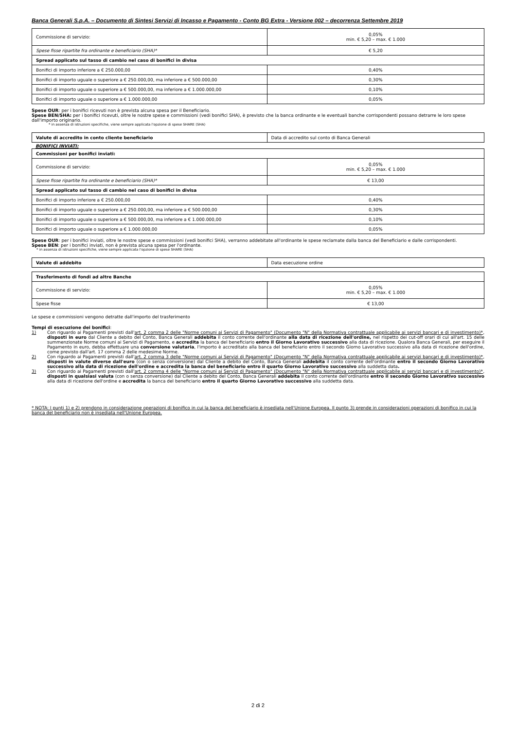Banca Generali S.p.A. – Documento di Sintesi Servizi di Incasso e Pagamento - Conto BG Extra - Versione 002 – decorrenza Settembre 2019
| Commissione di servizio: | 0,05% min. € 5,20 – max. € 1.000 |
| Spese fisse ripartite fra ordinante e beneficiario (SHA)* | € 5,20 |
| Spread applicato sul tasso di cambio nel caso di bonifici in divisa | |
| Bonifici di importo inferiore a € 250.000,00 | 0,40% |
| Bonifici di importo uguale o superiore a € 250.000,00, ma inferiore a € 500.000,00 | 0,30% |
| Bonifici di importo uguale o superiore a € 500.000,00, ma inferiore a € 1.000.000,00 | 0,10% |
| Bonifici di importo uguale o superiore a € 1.000.000,00 | 0,05% |
Spese OUR: per i bonifici ricevuti non è prevista alcuna spesa per il Beneficiario.
Spese BEN/SHA: per i bonifici ricevuti, oltre le nostre spese e commissioni (vedi bonifici SHA), è previsto che la banca ordinante e le eventuali banche corrispondenti possano detrarre le loro spese dall'importo originario.
* in assenza di istruzioni specifiche, viene sempre applicata l'opzione di spese SHARE (SHA)
| Valute di accredito in conto cliente beneficiario | Data di accredito sul conto di Banca Generali |
BONIFICI INVIATI:
| Commissioni per bonifici inviati: | |
| Commissione di servizio: | 0,05% min. € 5,20 – max. € 1.000 |
| Spese fisse ripartite fra ordinante e beneficiario (SHA)* | € 13,00 |
| Spread applicato sul tasso di cambio nel caso di bonifici in divisa | |
| Bonifici di importo inferiore a € 250.000,00 | 0,40% |
| Bonifici di importo uguale o superiore a € 250.000,00, ma inferiore a € 500.000,00 | 0,30% |
| Bonifici di importo uguale o superiore a € 500.000,00, ma inferiore a € 1.000.000,00 | 0,10% |
| Bonifici di importo uguale o superiore a € 1.000.000,00 | 0,05% |
Spese OUR: per i bonifici inviati, oltre le nostre spese e commissioni (vedi bonifici SHA), verranno addebitate all'ordinante le spese reclamate dalla banca del Beneficiario e dalle corrispondenti.
Spese BEN: per i bonifici inviati, non è prevista alcuna spesa per l'ordinante.
* in assenza di istruzioni specifiche, viene sempre applicata l'opzione di spese SHARE (SHA)
| Valute di addebito | Data esecuzione ordine |
| Trasferimento di fondi ad altre Banche | |
| Commissione di servizio: | 0,05% min. € 5,20 – max. € 1.000 |
| Spese fisse | € 13,00 |
Le spese e commissioni vengono detratte dall'importo del trasferimento
Tempi di esecuzione dei bonifici:
1) Con riguardo ai Pagamenti previsti dall'art. 2 comma 2 delle "Norme comuni ai Servizi di Pagamento" (Documento "N" della Normativa contrattuale applicabile ai servizi bancari e di investimento)*, disposti in euro dal Cliente a debito del Conto, Banca Generali addebita il conto corrente dell'ordinante alla data di ricezione dell'ordine, nel rispetto dei cut-off orari di cui all'art. 15 delle summenzionate Norme comuni ai Servizi di Pagamento, e accredita la banca del beneficiario entro il Giorno Lavorativo successivo alla data di ricezione. Qualora Banca Generali, per eseguire il Pagamento in euro, debba effettuare una conversione valutaria, l'importo è accreditato alla banca del beneficiario entro il secondo Giorno Lavorativo successivo alla data di ricezione dell'ordine, come previsto dall'art. 17 comma 2 delle medesime Norme.
2) Con riguardo ai Pagamenti previsti dall'art. 2 comma 3 delle "Norme comuni ai Servizi di Pagamento" (Documento "N" della Normativa contrattuale applicabile ai servizi bancari e di investimento)*, disposti in valute diverse dall'euro (con o senza conversione) dal Cliente a debito del Conto, Banca Generali addebita il conto corrente dell'ordinante entro il secondo Giorno Lavorativo successivo alla data di ricezione dell'ordine e accredita la banca del beneficiario entro il quarto Giorno Lavorativo successivo alla suddetta data.
3) Con riguardo ai Pagamenti previsti dall'art. 2 comma 4 delle "Norme comuni ai Servizi di Pagamento" (Documento "N" della Normativa contrattuale applicabile ai servizi bancari e di investimento)*, disposti in qualsiasi valuta (con o senza conversione) dal Cliente a debito del Conto, Banca Generali addebita il conto corrente dell'ordinante entro il secondo Giorno Lavorativo successivo alla data di ricezione dell'ordine e accredita la banca del beneficiario entro il quarto Giorno Lavorativo successivo alla suddetta data.
* NOTA: I punti 1) e 2) prendono in considerazione operazioni di bonifico in cui la banca del beneficiario è insediata nell'Unione Europea. Il punto 3) prende in considerazioni operazioni di bonifico in cui la banca del beneficiario non è insediata nell'Unione Europea.
2 di 2